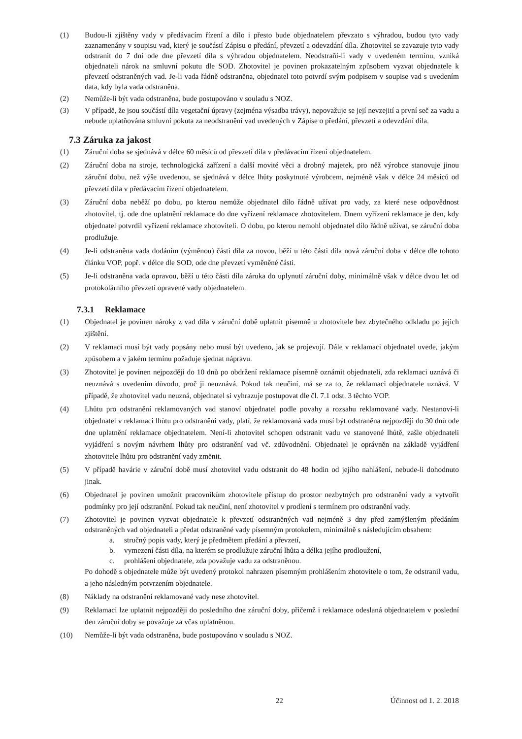(1) Budou-li zjištěny vady v předávacím řízení a dílo i přesto bude objednatelem převzato s výhradou, budou tyto vady zaznamenány v soupisu vad, který je součástí Zápisu o předání, převzetí a odevzdání díla. Zhotovitel se zavazuje tyto vady odstranit do 7 dní ode dne převzetí díla s výhradou objednatelem. Neodstraňí-li vady v uvedeném termínu, vzniká objednateli nárok na smluvní pokutu dle SOD. Zhotovitel je povinen prokazatelným způsobem vyzvat objednatele k převzetí odstraněných vad. Je-li vada řádně odstraněna, objednatel toto potvrdí svým podpisem v soupise vad s uvedením data, kdy byla vada odstraněna.
(2) Nemůže-li být vada odstraněna, bude postupováno v souladu s NOZ.
(3) V případě, že jsou součástí díla vegetační úpravy (zejména výsadba trávy), nepovažuje se její nevzejití a první seč za vadu a nebude uplatňována smluvní pokuta za neodstranění vad uvedených v Zápise o předání, převzetí a odevzdání díla.
7.3 Záruka za jakost
(1) Záruční doba se sjednává v délce 60 měsíců od převzetí díla v předávacím řízení objednatelem.
(2) Záruční doba na stroje, technologická zařízení a další movité věci a drobný majetek, pro něž výrobce stanovuje jinou záruční dobu, než výše uvedenou, se sjednává v délce lhůty poskytnuté výrobcem, nejméně však v délce 24 měsíců od převzetí díla v předávacím řízení objednatelem.
(3) Záruční doba neběží po dobu, po kterou nemůže objednatel dílo řádně užívat pro vady, za které nese odpovědnost zhotovitel, tj. ode dne uplatnění reklamace do dne vyřízení reklamace zhotovitelem. Dnem vyřízení reklamace je den, kdy objednatel potvrdil vyřízení reklamace zhotoviteli. O dobu, po kterou nemohl objednatel dílo řádně užívat, se záruční doba prodlužuje.
(4) Je-li odstraněna vada dodáním (výměnou) části díla za novou, běží u této části díla nová záruční doba v délce dle tohoto článku VOP, popř. v délce dle SOD, ode dne převzetí vyměněné části.
(5) Je-li odstraněna vada opravou, běží u této části díla záruka do uplynutí záruční doby, minimálně však v délce dvou let od protokolárního převzetí opravené vady objednatelem.
7.3.1 Reklamace
(1) Objednatel je povinen nároky z vad díla v záruční době uplatnit písemně u zhotovitele bez zbytečného odkladu po jejich zjištění.
(2) V reklamaci musí být vady popsány nebo musí být uvedeno, jak se projevují. Dále v reklamaci objednatel uvede, jakým způsobem a v jakém termínu požaduje sjednat nápravu.
(3) Zhotovitel je povinen nejpozději do 10 dnů po obdržení reklamace písemně oznámit objednateli, zda reklamaci uznává či neuznává s uvedením důvodu, proč ji neuznává. Pokud tak neučiní, má se za to, že reklamaci objednatele uznává. V případě, že zhotovitel vadu neuzná, objednatel si vyhrazuje postupovat dle čl. 7.1 odst. 3 těchto VOP.
(4) Lhůtu pro odstranění reklamovaných vad stanoví objednatel podle povahy a rozsahu reklamované vady. Nestanoví-li objednatel v reklamaci lhůtu pro odstranění vady, platí, že reklamovaná vada musí být odstraněna nejpozději do 30 dnů ode dne uplatnění reklamace objednatelem. Není-li zhotovitel schopen odstranit vadu ve stanovené lhůtě, zašle objednateli vyjádření s novým návrhem lhůty pro odstranění vad vč. zdůvodnění. Objednatel je oprávněn na základě vyjádření zhotovitele lhůtu pro odstranění vady změnit.
(5) V případě havárie v záruční době musí zhotovitel vadu odstranit do 48 hodin od jejího nahlášení, nebude-li dohodnuto jinak.
(6) Objednatel je povinen umožnit pracovníkům zhotovitele přístup do prostor nezbytných pro odstranění vady a vytvořit podmínky pro její odstranění. Pokud tak neučiní, není zhotovitel v prodlení s termínem pro odstranění vady.
(7) Zhotovitel je povinen vyzvat objednatele k převzetí odstraněných vad nejméně 3 dny před zamýšleným předáním odstraněných vad objednateli a předat odstraněné vady písemným protokolem, minimálně s následujícím obsahem:
a. stručný popis vady, který je předmětem předání a převzetí,
b. vymezení části díla, na kterém se prodlužuje záruční lhůta a délka jejího prodloužení,
c. prohlášení objednatele, zda považuje vadu za odstraněnou.
Po dohodě s objednatele může být uvedený protokol nahrazen písemným prohlášením zhotovitele o tom, že odstranil vadu, a jeho následným potvrzením objednatele.
(8) Náklady na odstranění reklamované vady nese zhotovitel.
(9) Reklamaci lze uplatnit nejpozději do posledního dne záruční doby, přičemž i reklamace odeslaná objednatelem v poslední den záruční doby se považuje za včas uplatněnou.
(10) Nemůže-li být vada odstraněna, bude postupováno v souladu s NOZ.
22 Účinnost od 1. 2. 2018